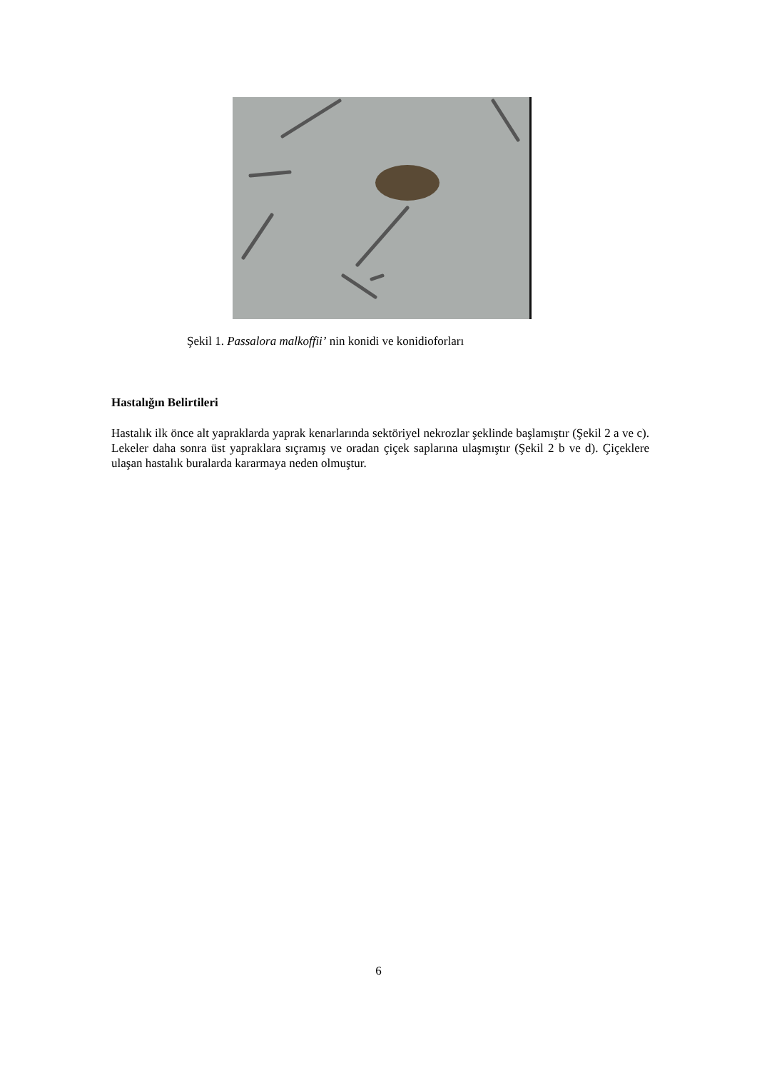Şekil 1. Passalora malkoffii’ nin konidi ve konidioforları
Hastalığın Belirtileri
Hastalık ilk önce alt yapraklarda yaprak kenarlarında sektöriyel nekrozlar şeklinde başlamıştır (Şekil 2 a ve c). Lekeler daha sonra üst yapraklara sıçramış ve oradan çiçek saplarına ulaşmıştır (Şekil 2 b ve d). Çiçeklere ulaşan hastalık buralarda kararmaya neden olmuştur.
6